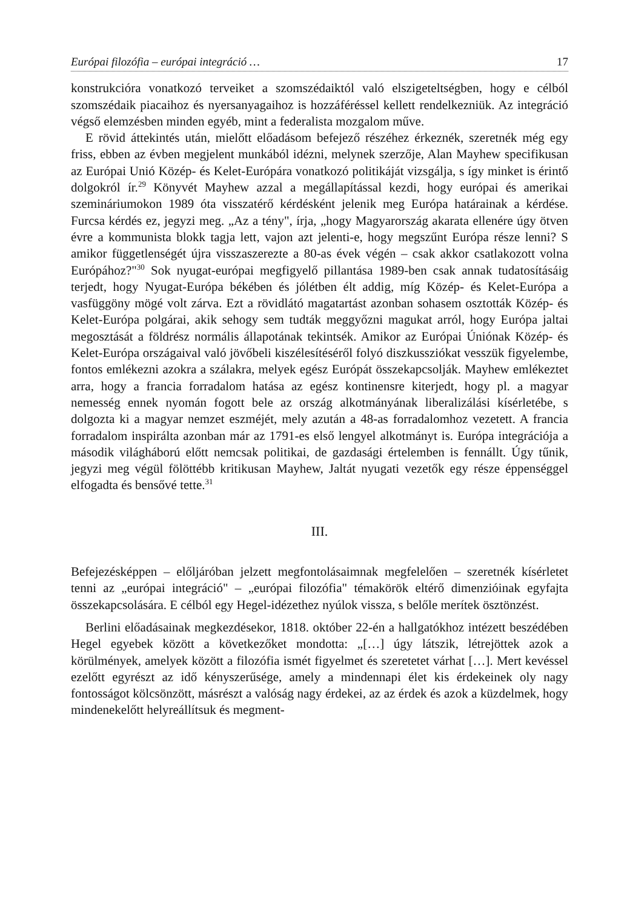Európai filozófia – európai integráció … 17
konstrukcióra vonatkozó terveiket a szomszédaiktól való elszigeteltségben, hogy e célból szomszédaik piacaihoz és nyersanyagaihoz is hozzáféréssel kellett rendelkezniük. Az integráció végső elemzésben minden egyéb, mint a federalista mozgalom műve.
E rövid áttekintés után, mielőtt előadásom befejező részéhez érkeznék, szeretnék még egy friss, ebben az évben megjelent munkából idézni, melynek szerzője, Alan Mayhew specifikusan az Európai Unió Közép- és Kelet-Európára vonatkozó politikáját vizsgálja, s így minket is érintő dolgokról ír.<sup>29</sup> Könyvét Mayhew azzal a megállapítással kezdi, hogy európai és amerikai szemináriumokon 1989 óta visszatérő kérdésként jelenik meg Európa határainak a kérdése. Furcsa kérdés ez, jegyzi meg. „Az a tény", írja, „hogy Magyarország akarata ellenére úgy ötven évre a kommunista blokk tagja lett, vajon azt jelenti-e, hogy megszűnt Európa része lenni? S amikor függetlenségét újra visszaszerezte a 80-as évek végén – csak akkor csatlakozott volna Európához?"<sup>30</sup> Sok nyugat-európai megfigyelő pillantása 1989-ben csak annak tudatosításáig terjedt, hogy Nyugat-Európa békében és jólétben élt addig, míg Közép- és Kelet-Európa a vasfüggöny mögé volt zárva. Ezt a rövidlátó magatartást azonban sohasem osztották Közép- és Kelet-Európa polgárai, akik sehogy sem tudták meggyőzni magukat arról, hogy Európa jaltai megosztását a földrész normális állapotának tekintsék. Amikor az Európai Úniónak Közép- és Kelet-Európa országaival való jövőbeli kiszélesítéséről folyó diszkussziókat vesszük figyelembe, fontos emlékezni azokra a szálakra, melyek egész Európát összekapcsolják. Mayhew emlékeztet arra, hogy a francia forradalom hatása az egész kontinensre kiterjedt, hogy pl. a magyar nemesség ennek nyomán fogott bele az ország alkotmányának liberalizálási kísérletébe, s dolgozta ki a magyar nemzet eszméjét, mely azután a 48-as forradalomhoz vezetett. A francia forradalom inspirálta azonban már az 1791-es első lengyel alkotmányt is. Európa integrációja a második világháború előtt nemcsak politikai, de gazdasági értelemben is fennállt. Úgy tűnik, jegyzi meg végül fölöttébb kritikusan Mayhew, Jaltát nyugati vezetők egy része éppenséggel elfogadta és bensővé tette.<sup>31</sup>
III.
Befejezésképpen – előljáróban jelzett megfontolásaimnak megfelelően – szeretnék kísérletet tenni az „európai integráció" – „európai filozófia" témakörök eltérő dimenzióinak egyfajta összekapcsolására. E célból egy Hegel-idézethez nyúlok vissza, s belőle merítek ösztönzést.
Berlini előadásainak megkezdésekor, 1818. október 22-én a hallgatókhoz intézett beszédében Hegel egyebek között a következőket mondotta: „[…] úgy látszik, létrejöttek azok a körülmények, amelyek között a filozófia ismét figyelmet és szeretetet várhat […]. Mert kevéssel ezelőtt egyrészt az idő kényszerűsége, amely a mindennapi élet kis érdekeinek oly nagy fontosságot kölcsönzött, másrészt a valóság nagy érdekei, az az érdek és azok a küzdelmek, hogy mindenekelőtt helyreállítsuk és megment-